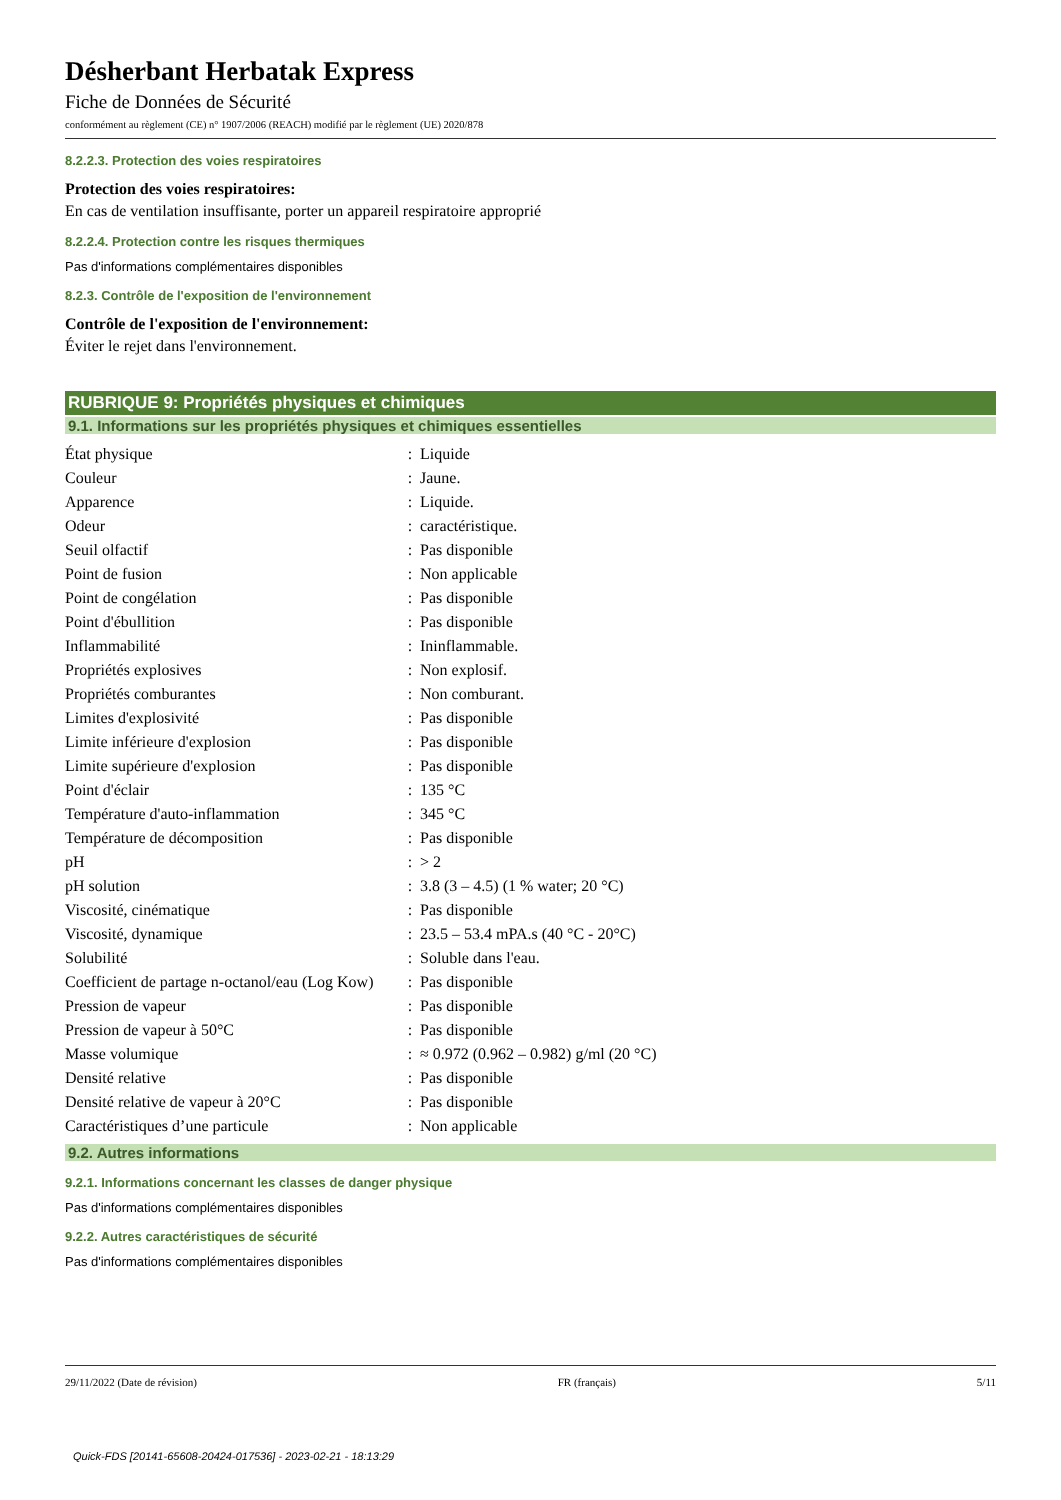Désherbant Herbatak Express
Fiche de Données de Sécurité
conformément au règlement (CE) n° 1907/2006 (REACH) modifié par le règlement (UE) 2020/878
8.2.2.3. Protection des voies respiratoires
Protection des voies respiratoires:
En cas de ventilation insuffisante, porter un appareil respiratoire approprié
8.2.2.4. Protection contre les risques thermiques
Pas d'informations complémentaires disponibles
8.2.3. Contrôle de l'exposition de l'environnement
Contrôle de l'exposition de l'environnement:
Éviter le rejet dans l'environnement.
RUBRIQUE 9: Propriétés physiques et chimiques
9.1. Informations sur les propriétés physiques et chimiques essentielles
| État physique | : | Liquide |
| Couleur | : | Jaune. |
| Apparence | : | Liquide. |
| Odeur | : | caractéristique. |
| Seuil olfactif | : | Pas disponible |
| Point de fusion | : | Non applicable |
| Point de congélation | : | Pas disponible |
| Point d'ébullition | : | Pas disponible |
| Inflammabilité | : | Ininflammable. |
| Propriétés explosives | : | Non explosif. |
| Propriétés comburantes | : | Non comburant. |
| Limites d'explosivité | : | Pas disponible |
| Limite inférieure d'explosion | : | Pas disponible |
| Limite supérieure d'explosion | : | Pas disponible |
| Point d'éclair | : | 135 °C |
| Température d'auto-inflammation | : | 345 °C |
| Température de décomposition | : | Pas disponible |
| pH | : | > 2 |
| pH solution | : | 3.8 (3 – 4.5) (1 % water; 20 °C) |
| Viscosité, cinématique | : | Pas disponible |
| Viscosité, dynamique | : | 23.5 – 53.4 mPA.s (40 °C - 20°C) |
| Solubilité | : | Soluble dans l'eau. |
| Coefficient de partage n-octanol/eau (Log Kow) | : | Pas disponible |
| Pression de vapeur | : | Pas disponible |
| Pression de vapeur à 50°C | : | Pas disponible |
| Masse volumique | : | ≈ 0.972 (0.962 – 0.982) g/ml (20 °C) |
| Densité relative | : | Pas disponible |
| Densité relative de vapeur à 20°C | : | Pas disponible |
| Caractéristiques d’une particule | : | Non applicable |
9.2. Autres informations
9.2.1. Informations concernant les classes de danger physique
Pas d'informations complémentaires disponibles
9.2.2. Autres caractéristiques de sécurité
Pas d'informations complémentaires disponibles
29/11/2022 (Date de révision) FR (français) 5/11
Quick-FDS [20141-65608-20424-017536] - 2023-02-21 - 18:13:29